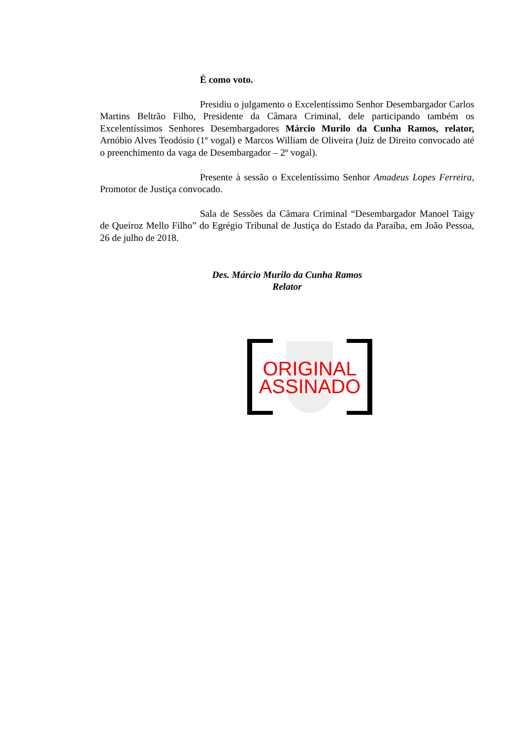É como voto.
Presidiu o julgamento o Excelentíssimo Senhor Desembargador Carlos Martins Beltrão Filho, Presidente da Câmara Criminal, dele participando também os Excelentíssimos Senhores Desembargadores Márcio Murilo da Cunha Ramos, relator, Arnóbio Alves Teodósio (1º vogal) e Marcos William de Oliveira (Juiz de Direito convocado até o preenchimento da vaga de Desembargador – 2º vogal).
Presente à sessão o Excelentíssimo Senhor Amadeus Lopes Ferreira, Promotor de Justiça convocado.
Sala de Sessões da Câmara Criminal “Desembargador Manoel Taigy de Queiroz Mello Filho” do Egrégio Tribunal de Justiça do Estado da Paraíba, em João Pessoa, 26 de julho de 2018.
Des. Márcio Murilo da Cunha Ramos
Relator
ORIGINAL
ASSINADO